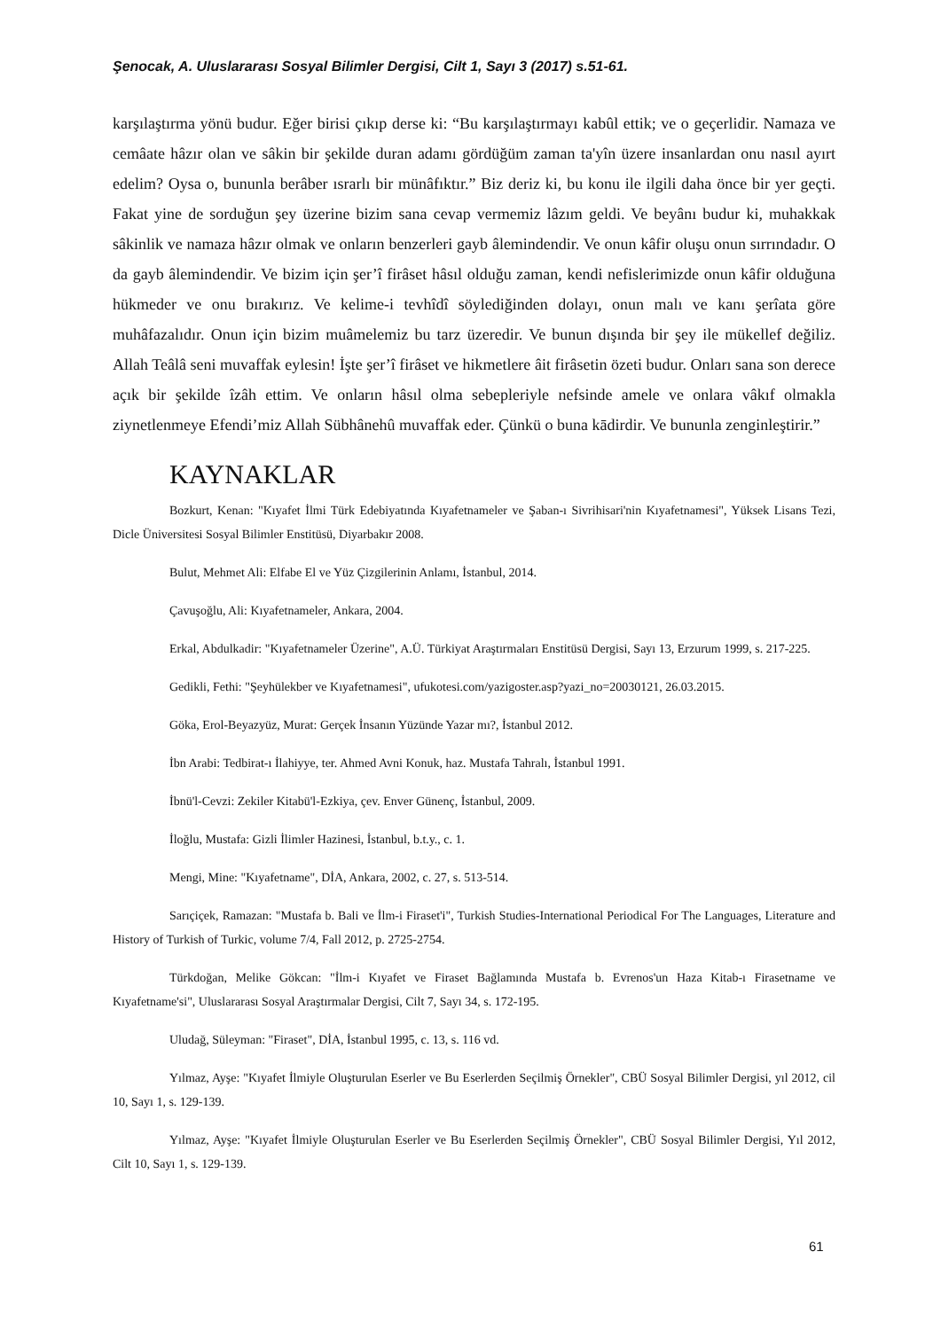Şenocak, A. Uluslararası Sosyal Bilimler Dergisi, Cilt 1, Sayı 3 (2017) s.51-61.
karşılaştırma yönü budur. Eğer birisi çıkıp derse ki: “Bu karşılaştırmayı kabûl ettik; ve o geçerlidir. Namaza ve cemâate hâzır olan ve sâkin bir şekilde duran adamı gördüğüm zaman ta'yîn üzere insanlardan onu nasıl ayırt edelim? Oysa o, bununla berâber ısrarlı bir münâfıktır.” Biz deriz ki, bu konu ile ilgili daha önce bir yer geçti. Fakat yine de sorduğun şey üzerine bizim sana cevap vermemiz lâzım geldi. Ve beyânı budur ki, muhakkak sâkinlik ve namaza hâzır olmak ve onların benzerleri gayb âlemindendir. Ve onun kâfir oluşu onun sırrındadır. O da gayb âlemindendir. Ve bizim için şer’î firâset hâsıl olduğu zaman, kendi nefislerimizde onun kâfir olduğuna hükmeder ve onu bırakırız. Ve kelime-i tevhîdî söylediğinden dolayı, onun malı ve kanı şerîata göre muhâfazalıdır. Onun için bizim muâmelemiz bu tarz üzeredir. Ve bunun dışında bir şey ile mükellef değiliz. Allah Teâlâ seni muvaffak eylesin! İşte şer’î firâset ve hikmetlere âit firâsetin özeti budur. Onları sana son derece açık bir şekilde îzâh ettim. Ve onların hâsıl olma sebepleriyle nefsinde amele ve onlara vâkıf olmakla ziynetlenmeye Efendi’miz Allah Sübhânehû muvaffak eder. Çünkü o buna kādirdir. Ve bununla zenginleştirir.”
KAYNAKLAR
Bozkurt, Kenan: "Kıyafet İlmi Türk Edebiyatında Kıyafetnameler ve Şaban-ı Sivrihisari'nin Kıyafetnamesi", Yüksek Lisans Tezi, Dicle Üniversitesi Sosyal Bilimler Enstitüsü, Diyarbakır 2008.
Bulut, Mehmet Ali: Elfabe El ve Yüz Çizgilerinin Anlamı, İstanbul, 2014.
Çavuşoğlu, Ali: Kıyafetnameler, Ankara, 2004.
Erkal, Abdulkadir: "Kıyafetnameler Üzerine", A.Ü. Türkiyat Araştırmaları Enstitüsü Dergisi, Sayı 13, Erzurum 1999, s. 217-225.
Gedikli, Fethi: "Şeyhülekber ve Kıyafetnamesi", ufukotesi.com/yazigoster.asp?yazi_no=20030121, 26.03.2015.
Göka, Erol-Beyazyüz, Murat: Gerçek İnsanın Yüzünde Yazar mı?, İstanbul 2012.
İbn Arabi: Tedbirat-ı İlahiyye, ter. Ahmed Avni Konuk, haz. Mustafa Tahralı, İstanbul 1991.
İbnü'l-Cevzi: Zekiler Kitabü'l-Ezkiya, çev. Enver Günenç, İstanbul, 2009.
İloğlu, Mustafa: Gizli İlimler Hazinesi, İstanbul, b.t.y., c. 1.
Mengi, Mine: "Kıyafetname", DİA, Ankara, 2002, c. 27, s. 513-514.
Sarıçiçek, Ramazan: "Mustafa b. Bali ve İlm-i Firaset'i", Turkish Studies-International Periodical For The Languages, Literature and History of Turkish of Turkic, volume 7/4, Fall 2012, p. 2725-2754.
Türkdoğan, Melike Gökcan: "İlm-i Kıyafet ve Firaset Bağlamında Mustafa b. Evrenos'un Haza Kitab-ı Firasetname ve Kıyafetname'si", Uluslararası Sosyal Araştırmalar Dergisi, Cilt 7, Sayı 34, s. 172-195.
Uludağ, Süleyman: "Firaset", DİA, İstanbul 1995, c. 13, s. 116 vd.
Yılmaz, Ayşe: "Kıyafet İlmiyle Oluşturulan Eserler ve Bu Eserlerden Seçilmiş Örnekler", CBÜ Sosyal Bilimler Dergisi, yıl 2012, cil 10, Sayı 1, s. 129-139.
Yılmaz, Ayşe: "Kıyafet İlmiyle Oluşturulan Eserler ve Bu Eserlerden Seçilmiş Örnekler", CBÜ Sosyal Bilimler Dergisi, Yıl 2012, Cilt 10, Sayı 1, s. 129-139.
61